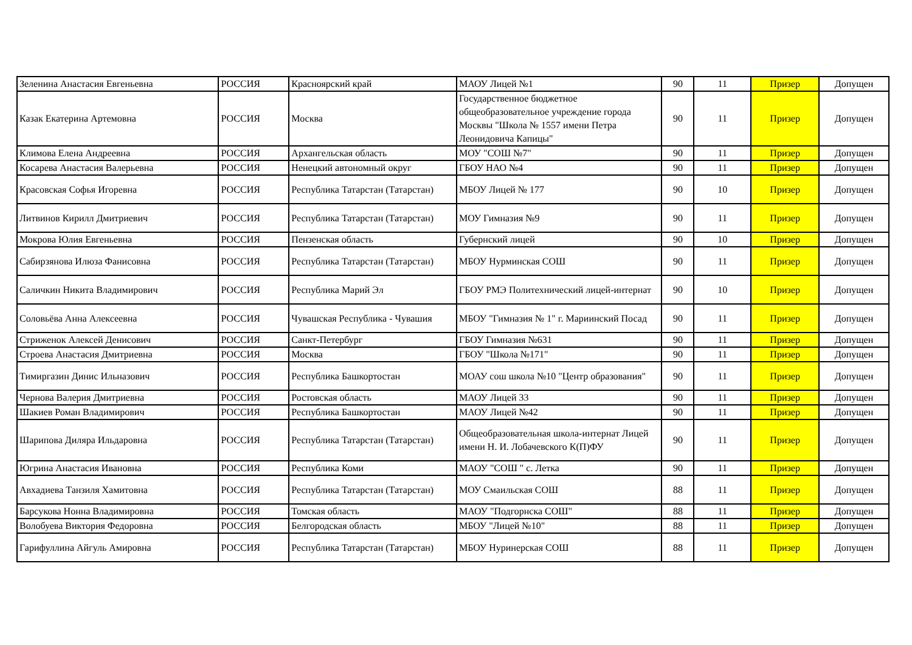| Зеленина Анастасия Евгеньевна | РОССИЯ | Красноярский край | МАОУ Лицей №1 | 90 | 11 | Призер | Допущен |
| Казак Екатерина Артемовна | РОССИЯ | Москва | Государственное бюджетное общеобразовательное учреждение города Москвы "Школа № 1557 имени Петра Леонидовича Капицы" | 90 | 11 | Призер | Допущен |
| Климова Елена Андреевна | РОССИЯ | Архангельская область | МОУ "СОШ №7" | 90 | 11 | Призер | Допущен |
| Косарева Анастасия Валерьевна | РОССИЯ | Ненецкий автономный округ | ГБОУ НАО №4 | 90 | 11 | Призер | Допущен |
| Красовская Софья Игоревна | РОССИЯ | Республика Татарстан (Татарстан) | МБОУ Лицей № 177 | 90 | 10 | Призер | Допущен |
| Литвинов Кирилл Дмитриевич | РОССИЯ | Республика Татарстан (Татарстан) | МОУ Гимназия №9 | 90 | 11 | Призер | Допущен |
| Мокрова Юлия Евгеньевна | РОССИЯ | Пензенская область | Губернский лицей | 90 | 10 | Призер | Допущен |
| Сабирзянова Илюза Фанисовна | РОССИЯ | Республика Татарстан (Татарстан) | МБОУ Нурминская СОШ | 90 | 11 | Призер | Допущен |
| Саличкин Никита Владимирович | РОССИЯ | Республика Марий Эл | ГБОУ РМЭ Политехнический лицей-интернат | 90 | 10 | Призер | Допущен |
| Соловьёва Анна Алексеевна | РОССИЯ | Чувашская Республика - Чувашия | МБОУ "Гимназия № 1" г. Мариинский Посад | 90 | 11 | Призер | Допущен |
| Стриженок Алексей Денисович | РОССИЯ | Санкт-Петербург | ГБОУ Гимназия №631 | 90 | 11 | Призер | Допущен |
| Строева Анастасия Дмитриевна | РОССИЯ | Москва | ГБОУ "Школа №171" | 90 | 11 | Призер | Допущен |
| Тимиргазин Динис Ильназович | РОССИЯ | Республика Башкортостан | МОАУ сош школа №10 "Центр образования" | 90 | 11 | Призер | Допущен |
| Чернова Валерия Дмитриевна | РОССИЯ | Ростовская область | МАОУ Лицей 33 | 90 | 11 | Призер | Допущен |
| Шакиев Роман Владимирович | РОССИЯ | Республика Башкортостан | МАОУ Лицей №42 | 90 | 11 | Призер | Допущен |
| Шарипова Диляра Ильдаровна | РОССИЯ | Республика Татарстан (Татарстан) | Общеобразовательная школа-интернат Лицей имени Н. И. Лобачевского К(П)ФУ | 90 | 11 | Призер | Допущен |
| Югрина Анастасия Ивановна | РОССИЯ | Республика Коми | МАОУ "СОШ " с. Летка | 90 | 11 | Призер | Допущен |
| Авхадиева Танзиля Хамитовна | РОССИЯ | Республика Татарстан (Татарстан) | МОУ Смаильская СОШ | 88 | 11 | Призер | Допущен |
| Барсукова Нонна Владимировна | РОССИЯ | Томская область | МАОУ "Подгорнска СОШ" | 88 | 11 | Призер | Допущен |
| Волобуева Виктория Федоровна | РОССИЯ | Белгородская область | МБОУ "Лицей №10" | 88 | 11 | Призер | Допущен |
| Гарифуллина Айгуль Амировна | РОССИЯ | Республика Татарстан (Татарстан) | МБОУ Нуринерская СОШ | 88 | 11 | Призер | Допущен |